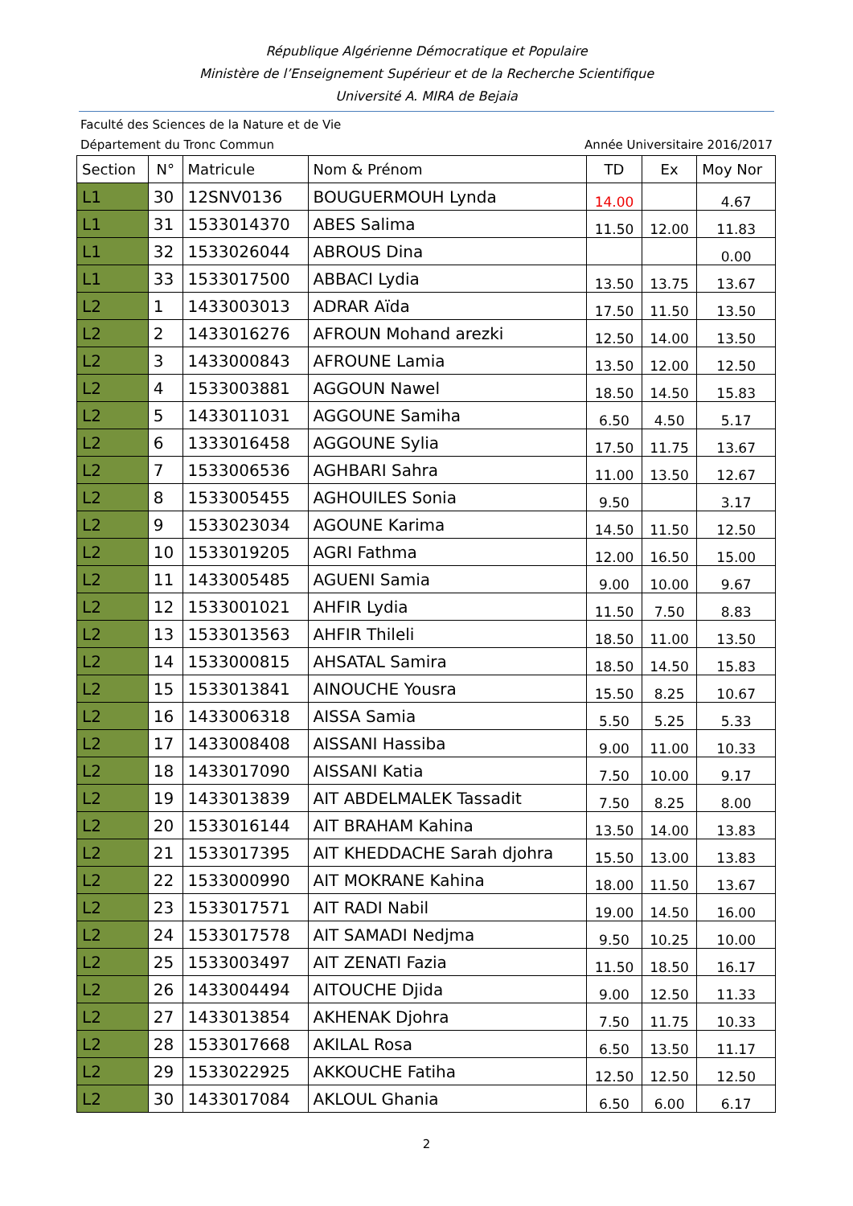République Algérienne Démocratique et Populaire
Ministère de l’Enseignement Supérieur et de la Recherche Scientifique
Université A. MIRA de Bejaia
Faculté des Sciences de la Nature et de Vie
Département du Tronc Commun Année Universitaire 2016/2017
| Section | N° | Matricule | Nom & Prénom | TD | Ex | Moy Nor |
| --- | --- | --- | --- | --- | --- | --- |
| L1 | 30 | 12SNV0136 | BOUGUERMOUH Lynda | 14.00 | | 4.67 |
| L1 | 31 | 1533014370 | ABES Salima | 11.50 | 12.00 | 11.83 |
| L1 | 32 | 1533026044 | ABROUS Dina | | | 0.00 |
| L1 | 33 | 1533017500 | ABBACI Lydia | 13.50 | 13.75 | 13.67 |
| L2 | 1 | 1433003013 | ADRAR Aïda | 17.50 | 11.50 | 13.50 |
| L2 | 2 | 1433016276 | AFROUN Mohand arezki | 12.50 | 14.00 | 13.50 |
| L2 | 3 | 1433000843 | AFROUNE Lamia | 13.50 | 12.00 | 12.50 |
| L2 | 4 | 1533003881 | AGGOUN Nawel | 18.50 | 14.50 | 15.83 |
| L2 | 5 | 1433011031 | AGGOUNE Samiha | 6.50 | 4.50 | 5.17 |
| L2 | 6 | 1333016458 | AGGOUNE Sylia | 17.50 | 11.75 | 13.67 |
| L2 | 7 | 1533006536 | AGHBARI Sahra | 11.00 | 13.50 | 12.67 |
| L2 | 8 | 1533005455 | AGHOUILES Sonia | 9.50 | | 3.17 |
| L2 | 9 | 1533023034 | AGOUNE Karima | 14.50 | 11.50 | 12.50 |
| L2 | 10 | 1533019205 | AGRI Fathma | 12.00 | 16.50 | 15.00 |
| L2 | 11 | 1433005485 | AGUENI Samia | 9.00 | 10.00 | 9.67 |
| L2 | 12 | 1533001021 | AHFIR Lydia | 11.50 | 7.50 | 8.83 |
| L2 | 13 | 1533013563 | AHFIR Thileli | 18.50 | 11.00 | 13.50 |
| L2 | 14 | 1533000815 | AHSATAL Samira | 18.50 | 14.50 | 15.83 |
| L2 | 15 | 1533013841 | AINOUCHE Yousra | 15.50 | 8.25 | 10.67 |
| L2 | 16 | 1433006318 | AISSA Samia | 5.50 | 5.25 | 5.33 |
| L2 | 17 | 1433008408 | AISSANI Hassiba | 9.00 | 11.00 | 10.33 |
| L2 | 18 | 1433017090 | AISSANI Katia | 7.50 | 10.00 | 9.17 |
| L2 | 19 | 1433013839 | AIT ABDELMALEK Tassadit | 7.50 | 8.25 | 8.00 |
| L2 | 20 | 1533016144 | AIT BRAHAM Kahina | 13.50 | 14.00 | 13.83 |
| L2 | 21 | 1533017395 | AIT KHEDDACHE Sarah djohra | 15.50 | 13.00 | 13.83 |
| L2 | 22 | 1533000990 | AIT MOKRANE Kahina | 18.00 | 11.50 | 13.67 |
| L2 | 23 | 1533017571 | AIT RADI Nabil | 19.00 | 14.50 | 16.00 |
| L2 | 24 | 1533017578 | AIT SAMADI Nedjma | 9.50 | 10.25 | 10.00 |
| L2 | 25 | 1533003497 | AIT ZENATI Fazia | 11.50 | 18.50 | 16.17 |
| L2 | 26 | 1433004494 | AITOUCHE Djida | 9.00 | 12.50 | 11.33 |
| L2 | 27 | 1433013854 | AKHENAK Djohra | 7.50 | 11.75 | 10.33 |
| L2 | 28 | 1533017668 | AKILAL Rosa | 6.50 | 13.50 | 11.17 |
| L2 | 29 | 1533022925 | AKKOUCHE Fatiha | 12.50 | 12.50 | 12.50 |
| L2 | 30 | 1433017084 | AKLOUL Ghania | 6.50 | 6.00 | 6.17 |
2